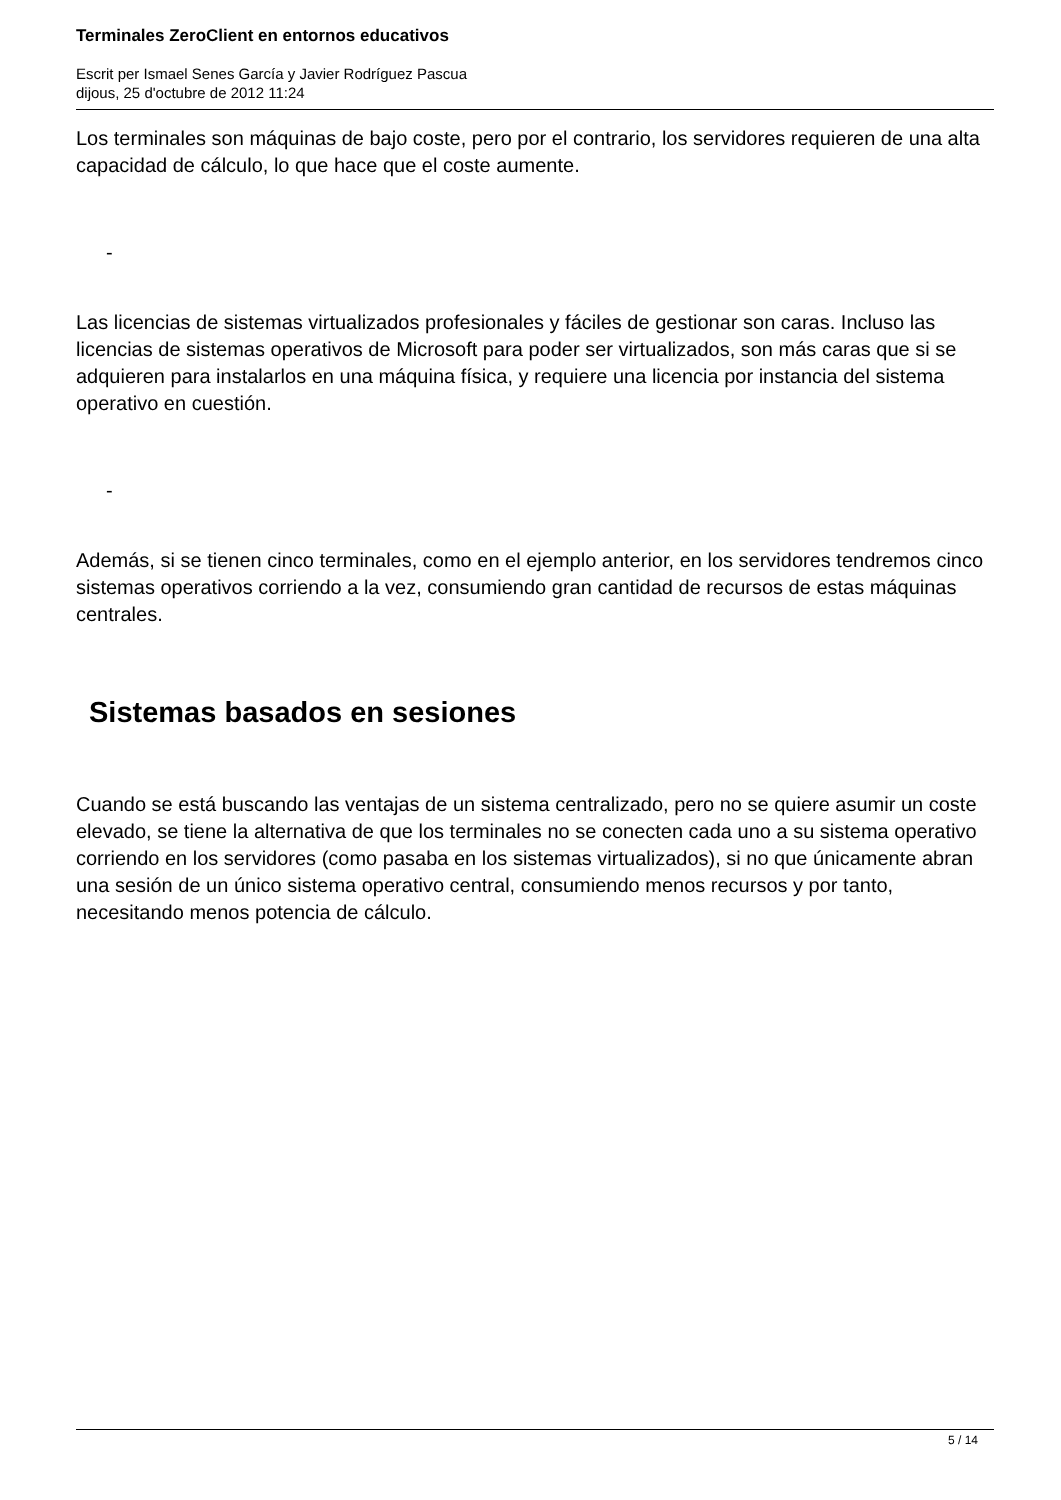Terminales ZeroClient en entornos educativos
Escrit per Ismael Senes García y Javier Rodríguez Pascua
dijous, 25 d'octubre de 2012 11:24
Los terminales son máquinas de bajo coste, pero por el contrario, los servidores requieren de una alta capacidad de cálculo, lo que hace que el coste aumente.
-
Las licencias de sistemas virtualizados profesionales y fáciles de gestionar son caras. Incluso las licencias de sistemas operativos de Microsoft para poder ser virtualizados, son más caras que si se adquieren para instalarlos en una máquina física, y requiere una licencia por instancia del sistema operativo en cuestión.
-
Además, si se tienen cinco terminales, como en el ejemplo anterior, en los servidores tendremos cinco sistemas operativos corriendo a la vez, consumiendo gran cantidad de recursos de estas máquinas centrales.
Sistemas basados en sesiones
Cuando se está buscando las ventajas de un sistema centralizado, pero no se quiere asumir un coste elevado, se tiene la alternativa de que los terminales no se conecten cada uno a su sistema operativo corriendo en los servidores (como pasaba en los sistemas virtualizados), si no que únicamente abran una sesión de un único sistema operativo central, consumiendo menos recursos y por tanto, necesitando menos potencia de cálculo.
5 / 14